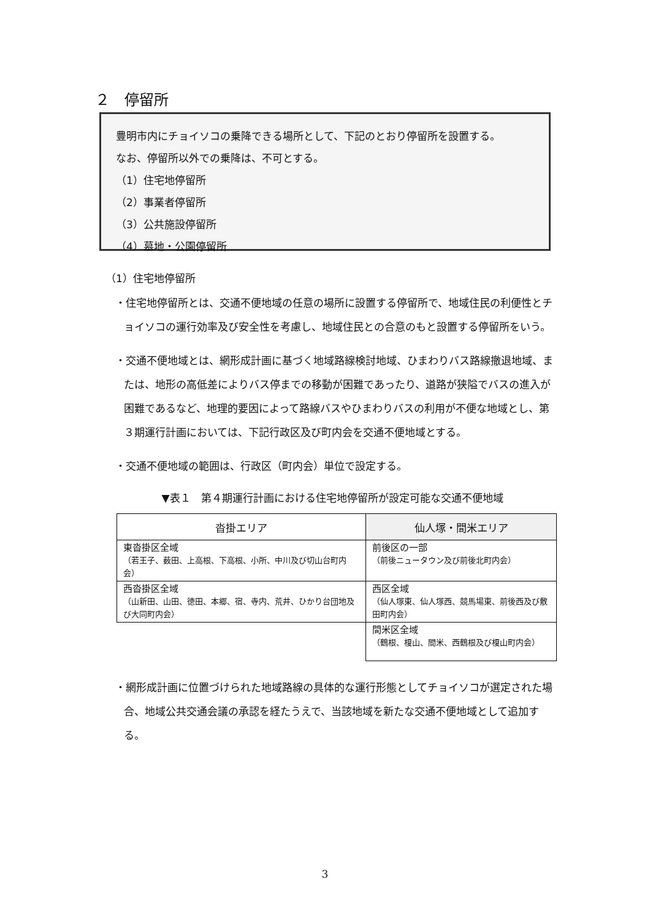２　停留所
豊明市内にチョイソコの乗降できる場所として、下記のとおり停留所を設置する。
なお、停留所以外での乗降は、不可とする。
（1）住宅地停留所
（2）事業者停留所
（3）公共施設停留所
（4）墓地・公園停留所
（1）住宅地停留所
・住宅地停留所とは、交通不便地域の任意の場所に設置する停留所で、地域住民の利便性とチョイソコの運行効率及び安全性を考慮し、地域住民との合意のもと設置する停留所をいう。
・交通不便地域とは、網形成計画に基づく地域路線検討地域、ひまわりバス路線撤退地域、または、地形の高低差によりバス停までの移動が困難であったり、道路が狭隘でバスの進入が困難であるなど、地理的要因によって路線バスやひまわりバスの利用が不便な地域とし、第３期運行計画においては、下記行政区及び町内会を交通不便地域とする。
・交通不便地域の範囲は、行政区（町内会）単位で設定する。
▼表１　第４期運行計画における住宅地停留所が設定可能な交通不便地域
| 沓掛エリア | 仙人塚・間米エリア |
| --- | --- |
| 東沓掛区全域 （若王子、薮田、上高根、下高根、小所、中川及び切山台町内会） | 前後区の一部 （前後ニュータウン及び前後北町内会） |
| 西沓掛区全域 （山新田、山田、徳田、本郷、宿、寺内、荒井、ひかり台団地及び大同町内会） | 西区全域 （仙人塚東、仙人塚西、競馬場東、前後西及び敷田町内会） |
| | 間米区全域 （鶴根、榎山、間米、西鶴根及び榎山町内会） |
・網形成計画に位置づけられた地域路線の具体的な運行形態としてチョイソコが選定された場合、地域公共交通会議の承認を経たうえで、当該地域を新たな交通不便地域として追加する。
3